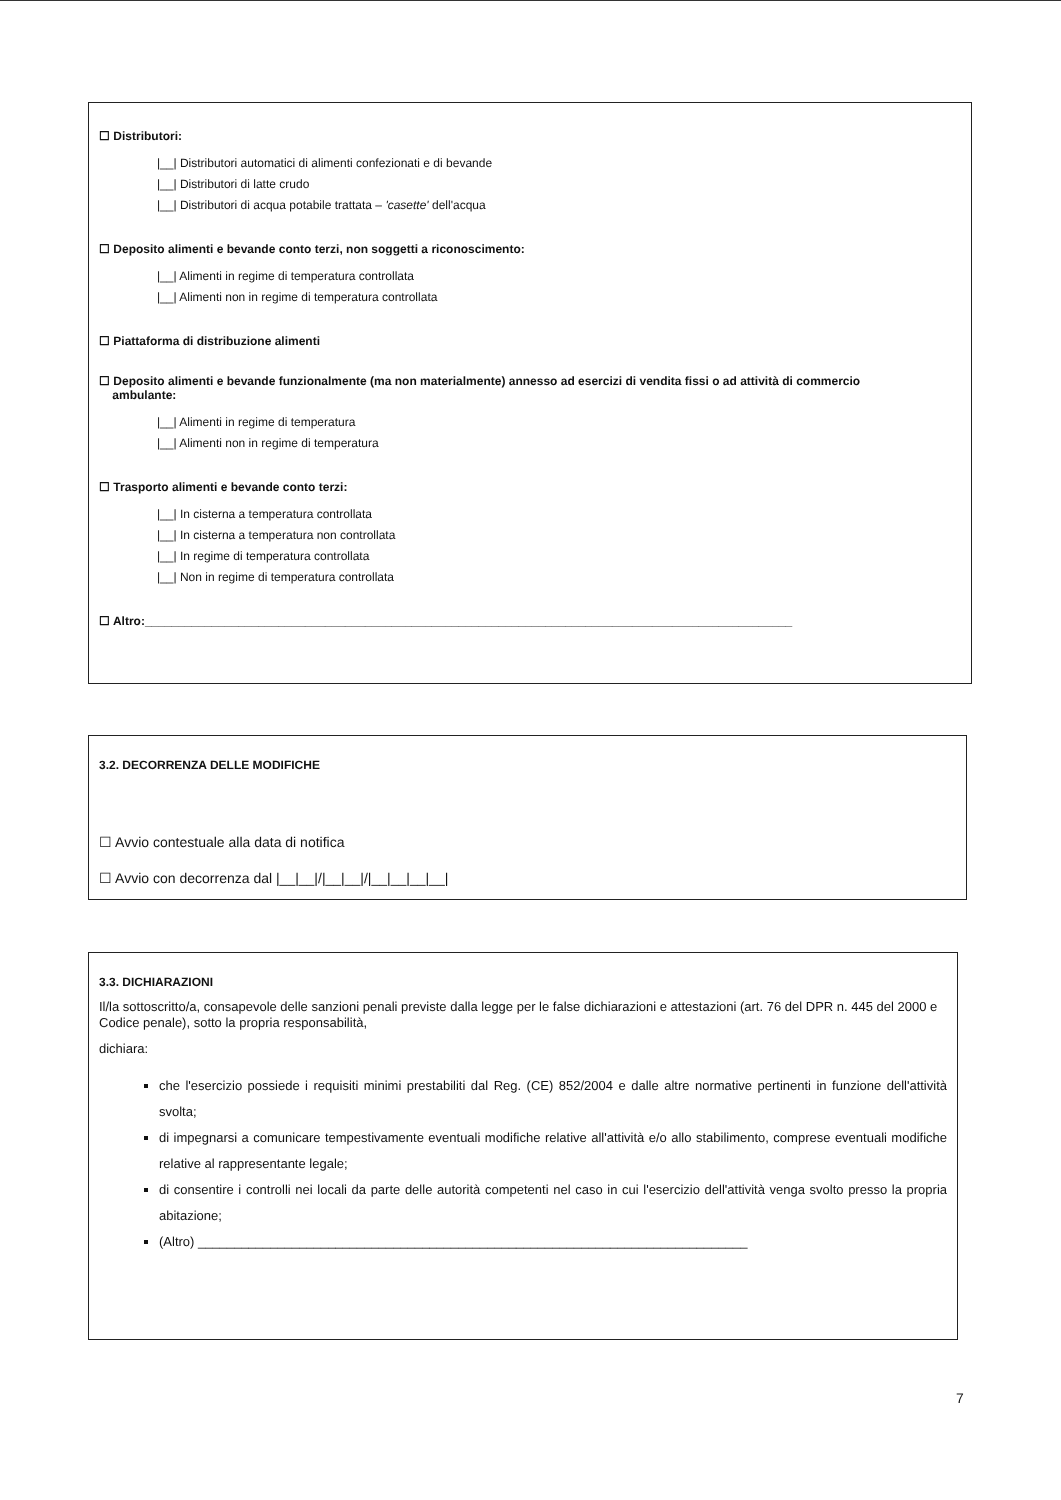☐ Distributori:
|__| Distributori automatici di alimenti confezionati e di bevande
|__| Distributori di latte crudo
|__| Distributori di acqua potabile trattata – 'casette' dell'acqua
☐ Deposito alimenti e bevande conto terzi, non soggetti a riconoscimento:
|__| Alimenti in regime di temperatura controllata
|__| Alimenti non in regime di temperatura controllata
☐ Piattaforma di distribuzione alimenti
☐ Deposito alimenti e bevande funzionalmente (ma non materialmente) annesso ad esercizi di vendita fissi o ad attività di commercio
ambulante:
|__| Alimenti in regime di temperatura
|__| Alimenti non in regime di temperatura
☐ Trasporto alimenti e bevande conto terzi:
|__| In cisterna a temperatura controllata
|__| In cisterna a temperatura non controllata
|__| In regime di temperatura controllata
|__| Non in regime di temperatura controllata
☐ Altro:_________________________________________________________________________________________________
3.2. DECORRENZA DELLE MODIFICHE
☐ Avvio contestuale alla data di notifica
☐ Avvio con decorrenza dal |__|__|/|__|__|/|__|__|__|__|
3.3. DICHIARAZIONI
Il/la sottoscritto/a, consapevole delle sanzioni penali previste dalla legge per le false dichiarazioni e attestazioni (art. 76 del DPR n. 445 del 2000 e Codice penale), sotto la propria responsabilità,
dichiara:
che l'esercizio possiede i requisiti minimi prestabiliti dal Reg. (CE) 852/2004 e dalle altre normative pertinenti in funzione dell'attività svolta;
di impegnarsi a comunicare tempestivamente eventuali modifiche relative all'attività e/o allo stabilimento, comprese eventuali modifiche relative al rappresentante legale;
di consentire i controlli nei locali da parte delle autorità competenti nel caso in cui l'esercizio dell'attività venga svolto presso la propria abitazione;
(Altro) ____________________________________________________________________________
7